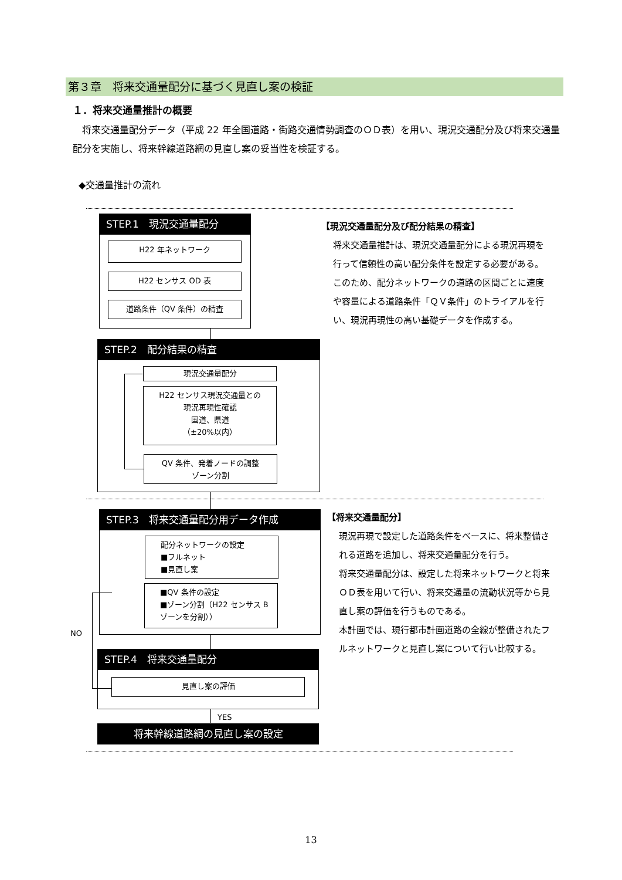第３章　将来交通量配分に基づく見直し案の検証
１．将来交通量推計の概要
将来交通量配分データ（平成 22 年全国道路・街路交通情勢調査のＯＤ表）を用い、現況交通配分及び将来交通量配分を実施し、将来幹線道路網の見直し案の妥当性を検証する。
◆交通量推計の流れ
STEP.1　現況交通量配分
H22 年ネットワーク
H22 センサス OD 表
道路条件（QV 条件）の精査
STEP.2　配分結果の精査
現況交通量配分
H22 センサス現況交通量との
現況再現性確認
国道、県道
（±20%以内）
QV 条件、発着ノードの調整
ゾーン分割
【現況交通量配分及び配分結果の精査】
将来交通量推計は、現況交通量配分による現況再現を行って信頼性の高い配分条件を設定する必要がある。
このため、配分ネットワークの道路の区間ごとに速度や容量による道路条件「ＱＶ条件」のトライアルを行い、現況再現性の高い基礎データを作成する。
STEP.3　将来交通量配分用データ作成
配分ネットワークの設定
■フルネット
■見直し案
■QV 条件の設定
■ゾーン分割（H22 センサス B ゾーンを分割））
NO
STEP.4　将来交通量配分
見直し案の評価
YES
将来幹線道路網の見直し案の設定
【将来交通量配分】
現況再現で設定した道路条件をベースに、将来整備される道路を追加し、将来交通量配分を行う。
将来交通量配分は、設定した将来ネットワークと将来ＯＤ表を用いて行い、将来交通量の流動状況等から見直し案の評価を行うものである。
本計画では、現行都市計画道路の全線が整備されたフルネットワークと見直し案について行い比較する。
13